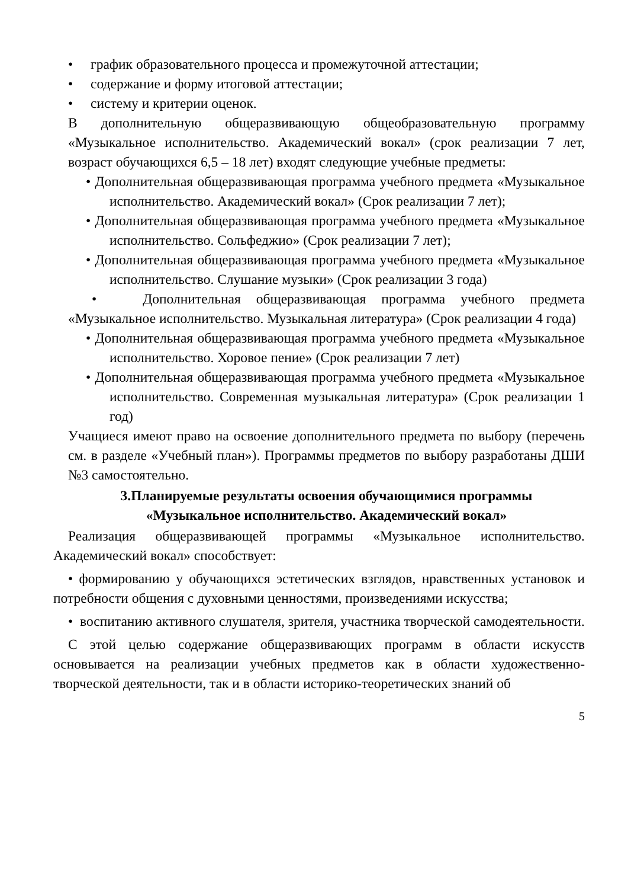• график образовательного процесса и промежуточной аттестации;
• содержание и форму итоговой аттестации;
• систему и критерии оценок.
В дополнительную общеразвивающую общеобразовательную программу «Музыкальное исполнительство. Академический вокал» (срок реализации 7 лет, возраст обучающихся 6,5 – 18 лет) входят следующие учебные предметы:
• Дополнительная общеразвивающая программа учебного предмета «Музыкальное исполнительство. Академический вокал» (Срок реализации 7 лет);
• Дополнительная общеразвивающая программа учебного предмета «Музыкальное исполнительство. Сольфеджио» (Срок реализации 7 лет);
• Дополнительная общеразвивающая программа учебного предмета «Музыкальное исполнительство. Слушание музыки» (Срок реализации 3 года)
• Дополнительная общеразвивающая программа учебного предмета «Музыкальное исполнительство. Музыкальная литература» (Срок реализации 4 года)
• Дополнительная общеразвивающая программа учебного предмета «Музыкальное исполнительство. Хоровое пение» (Срок реализации 7 лет)
• Дополнительная общеразвивающая программа учебного предмета «Музыкальное исполнительство. Современная музыкальная литература» (Срок реализации 1 год)
Учащиеся имеют право на освоение дополнительного предмета по выбору (перечень см. в разделе «Учебный план»). Программы предметов по выбору разработаны ДШИ №3 самостоятельно.
3.Планируемые результаты освоения обучающимися программы
«Музыкальное исполнительство. Академический вокал»
Реализация общеразвивающей программы «Музыкальное исполнительство. Академический вокал» способствует:
• формированию у обучающихся эстетических взглядов, нравственных установок и потребности общения с духовными ценностями, произведениями искусства;
• воспитанию активного слушателя, зрителя, участника творческой самодеятельности.
С этой целью содержание общеразвивающих программ в области искусств основывается на реализации учебных предметов как в области художественно-творческой деятельности, так и в области историко-теоретических знаний об
5